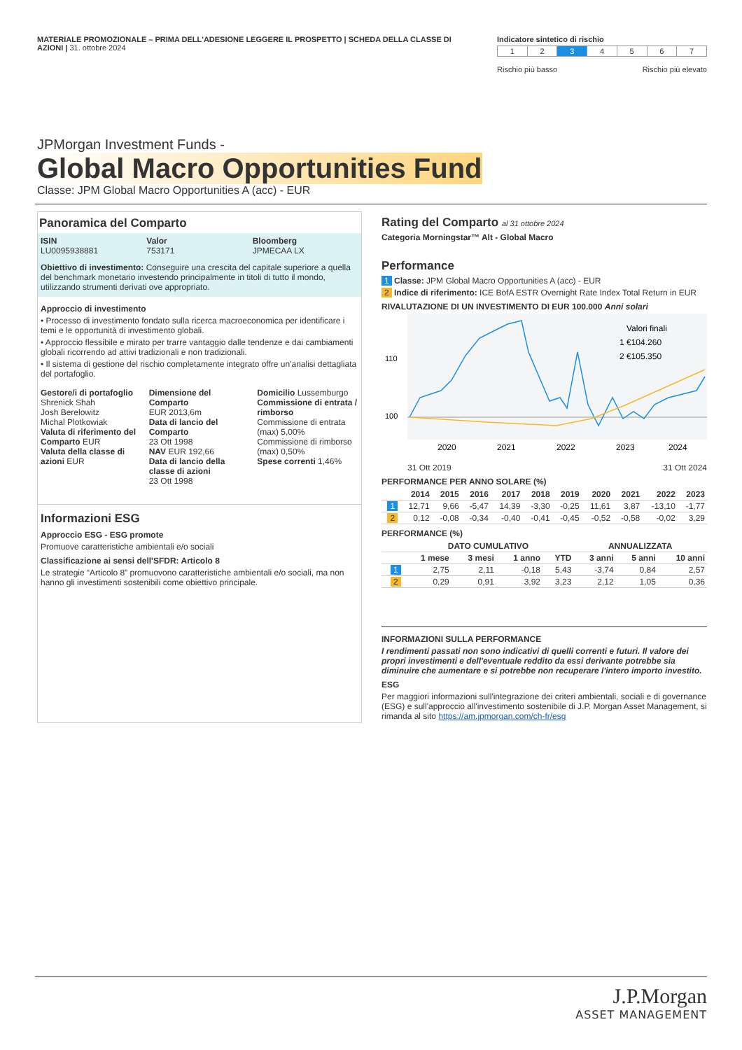MATERIALE PROMOZIONALE – PRIMA DELL'ADESIONE LEGGERE IL PROSPETTO | SCHEDA DELLA CLASSE DI AZIONI | 31. ottobre 2024
Indicatore sintetico di rischio
| 1 | 2 | 3 | 4 | 5 | 6 | 7 |
Rischio più basso Rischio più elevato
JPMorgan Investment Funds -
Global Macro Opportunities Fund
Classe: JPM Global Macro Opportunities A (acc) - EUR
Panoramica del Comparto
ISIN
LU0095938881
Valor
753171
Bloomberg
JPMECAA LX
Obiettivo di investimento: Conseguire una crescita del capitale superiore a quella del benchmark monetario investendo principalmente in titoli di tutto il mondo, utilizzando strumenti derivati ove appropriato.
Approccio di investimento
• Processo di investimento fondato sulla ricerca macroeconomica per identificare i temi e le opportunità di investimento globali.
• Approccio flessibile e mirato per trarre vantaggio dalle tendenze e dai cambiamenti globali ricorrendo ad attivi tradizionali e non tradizionali.
• Il sistema di gestione del rischio completamente integrato offre un'analisi dettagliata del portafoglio.
Gestore/i di portafoglio
Shrenick Shah
Josh Berelowitz
Michal Plotkowiak
Valuta di riferimento del Comparto EUR
Valuta della classe di azioni EUR
Dimensione del Comparto
EUR 2013,6m
Data di lancio del Comparto
23 Ott 1998
NAV EUR 192,66
Data di lancio della classe di azioni
23 Ott 1998
Domicilio Lussemburgo
Commissione di entrata / rimborso
Commissione di entrata (max) 5,00%
Commissione di rimborso (max) 0,50%
Spese correnti 1,46%
Informazioni ESG
Approccio ESG - ESG promote
Promuove caratteristiche ambientali e/o sociali
Classificazione ai sensi dell'SFDR: Articolo 8
Le strategie “Articolo 8” promuovono caratteristiche ambientali e/o sociali, ma non hanno gli investimenti sostenibili come obiettivo principale.
Rating del Comparto al 31 ottobre 2024
Categoria Morningstar™ Alt - Global Macro
Performance
1 Classe: JPM Global Macro Opportunities A (acc) - EUR
2 Indice di riferimento: ICE BofA ESTR Overnight Rate Index Total Return in EUR
RIVALUTAZIONE DI UN INVESTIMENTO DI EUR 100.000 Anni solari
110
100
Valori finali
1 €104.260
2 €105.350
2020
2021
2022
2023
2024
31 Ott 2019 31 Ott 2024
PERFORMANCE PER ANNO SOLARE (%)
| | 2014 | 2015 | 2016 | 2017 | 2018 | 2019 | 2020 | 2021 | 2022 | 2023 |
| --- | --- | --- | --- | --- | --- | --- | --- | --- | --- | --- |
| 1 | 12,71 | 9,66 | -5,47 | 14,39 | -3,30 | -0,25 | 11,61 | 3,87 | -13,10 | -1,77 |
| 2 | 0,12 | -0,08 | -0,34 | -0,40 | -0,41 | -0,45 | -0,52 | -0,58 | -0,02 | 3,29 |
PERFORMANCE (%)
| | DATO CUMULATIVO | | | | ANNUALIZZATA | | |
| --- | --- | --- | --- | --- | --- | --- | --- |
| | 1 mese | 3 mesi | 1 anno | YTD | 3 anni | 5 anni | 10 anni |
| 1 | 2,75 | 2,11 | -0,18 | 5,43 | -3,74 | 0,84 | 2,57 |
| 2 | 0,29 | 0,91 | 3,92 | 3,23 | 2,12 | 1,05 | 0,36 |
INFORMAZIONI SULLA PERFORMANCE
I rendimenti passati non sono indicativi di quelli correnti e futuri. Il valore dei propri investimenti e dell'eventuale reddito da essi derivante potrebbe sia diminuire che aumentare e si potrebbe non recuperare l'intero importo investito.
ESG
Per maggiori informazioni sull'integrazione dei criteri ambientali, sociali e di governance (ESG) e sull'approccio all'investimento sostenibile di J.P. Morgan Asset Management, si rimanda al sito https://am.jpmorgan.com/ch-fr/esg
J.P.Morgan
ASSET MANAGEMENT